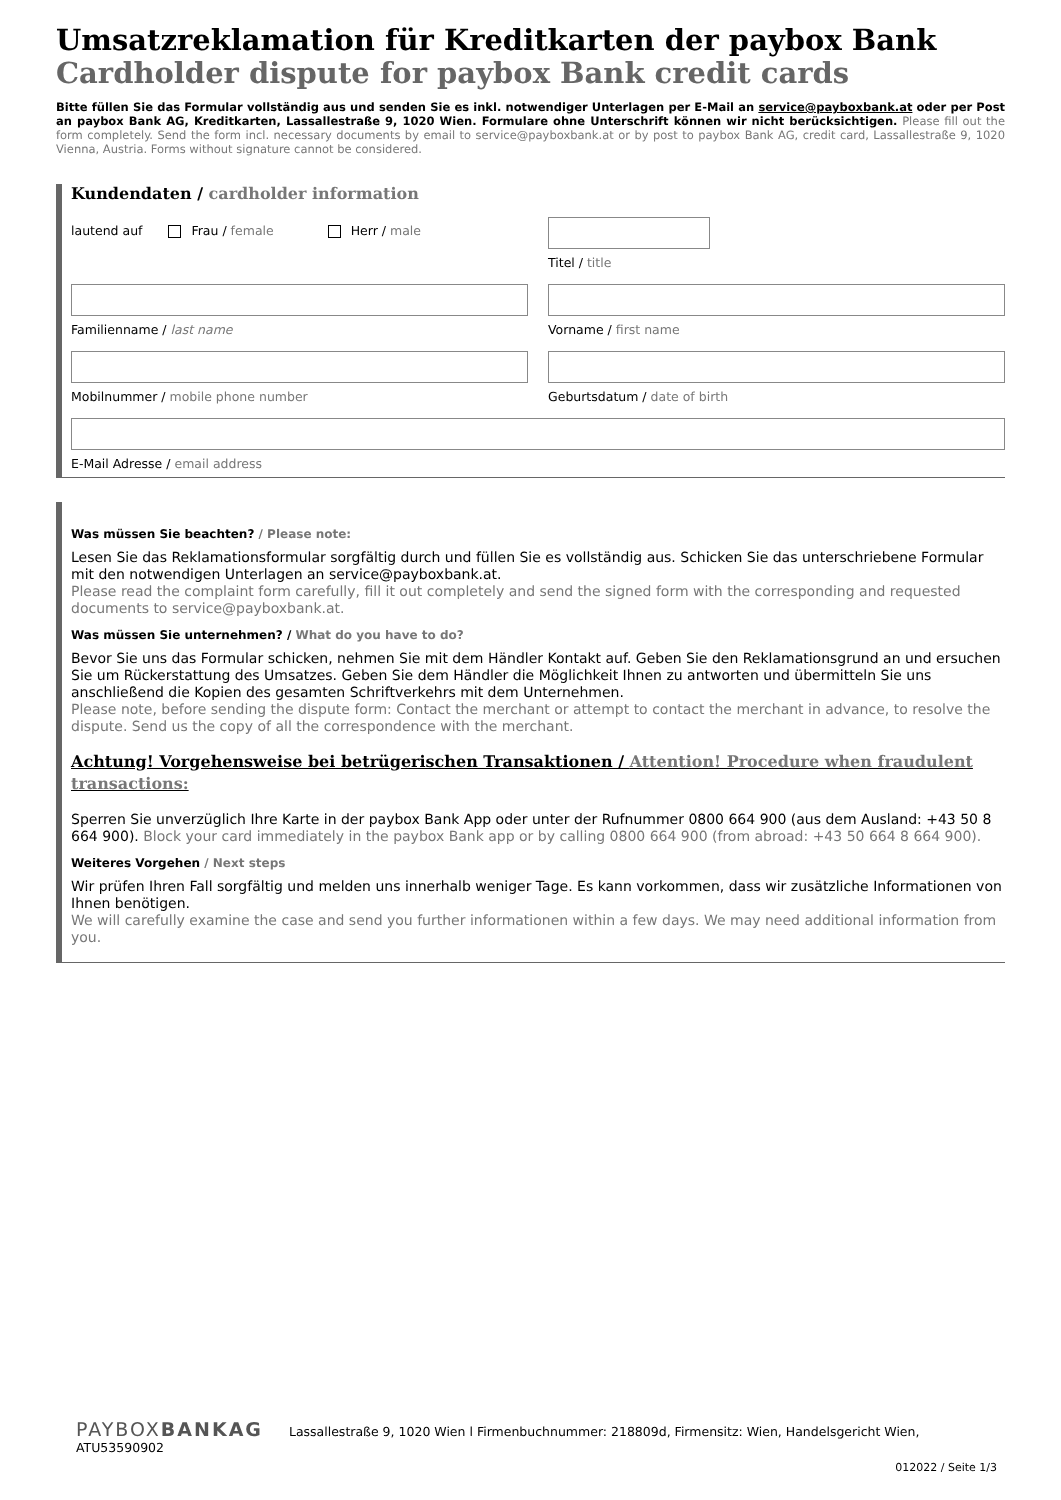Umsatzreklamation für Kreditkarten der paybox Bank
Cardholder dispute for paybox Bank credit cards
Bitte füllen Sie das Formular vollständig aus und senden Sie es inkl. notwendiger Unterlagen per E-Mail an service@payboxbank.at oder per Post an paybox Bank AG, Kreditkarten, Lassallestraße 9, 1020 Wien. Formulare ohne Unterschrift können wir nicht berücksichtigen. Please fill out the form completely. Send the form incl. necessary documents by email to service@payboxbank.at or by post to paybox Bank AG, credit card, Lassallestraße 9, 1020 Vienna, Austria. Forms without signature cannot be considered.
Kundendaten / cardholder information
lautend auf Frau / female Herr / male
Titel / title
Familienname / last name Vorname / first name
Mobilnummer / mobile phone number
Geburtsdatum / date of birth
E-Mail Adresse / email address
Was müssen Sie beachten? / Please note:
Lesen Sie das Reklamationsformular sorgfältig durch und füllen Sie es vollständig aus. Schicken Sie das unterschriebene Formular mit den notwendigen Unterlagen an service@payboxbank.at.
Please read the complaint form carefully, fill it out completely and send the signed form with the corresponding and requested documents to service@payboxbank.at.
Was müssen Sie unternehmen? / What do you have to do?
Bevor Sie uns das Formular schicken, nehmen Sie mit dem Händler Kontakt auf. Geben Sie den Reklamationsgrund an und ersuchen Sie um Rückerstattung des Umsatzes. Geben Sie dem Händler die Möglichkeit Ihnen zu antworten und übermitteln Sie uns anschließend die Kopien des gesamten Schriftverkehrs mit dem Unternehmen.
Please note, before sending the dispute form: Contact the merchant or attempt to contact the merchant in advance, to resolve the dispute. Send us the copy of all the correspondence with the merchant.
Achtung! Vorgehensweise bei betrügerischen Transaktionen / Attention! Procedure when fraudulent transactions:
Sperren Sie unverzüglich Ihre Karte in der paybox Bank App oder unter der Rufnummer 0800 664 900 (aus dem Ausland: +43 50 8 664 900). Block your card immediately in the paybox Bank app or by calling 0800 664 900 (from abroad: +43 50 664 8 664 900).
Weiteres Vorgehen / Next steps
Wir prüfen Ihren Fall sorgfältig und melden uns innerhalb weniger Tage. Es kann vorkommen, dass wir zusätzliche Informationen von Ihnen benötigen.
We will carefully examine the case and send you further informationen within a few days. We may need additional information from you.
PAYBOXBANKAG Lassallestraße 9, 1020 Wien l Firmenbuchnummer: 218809d, Firmensitz: Wien, Handelsgericht Wien, ATU53590902
012022 / Seite 1/3